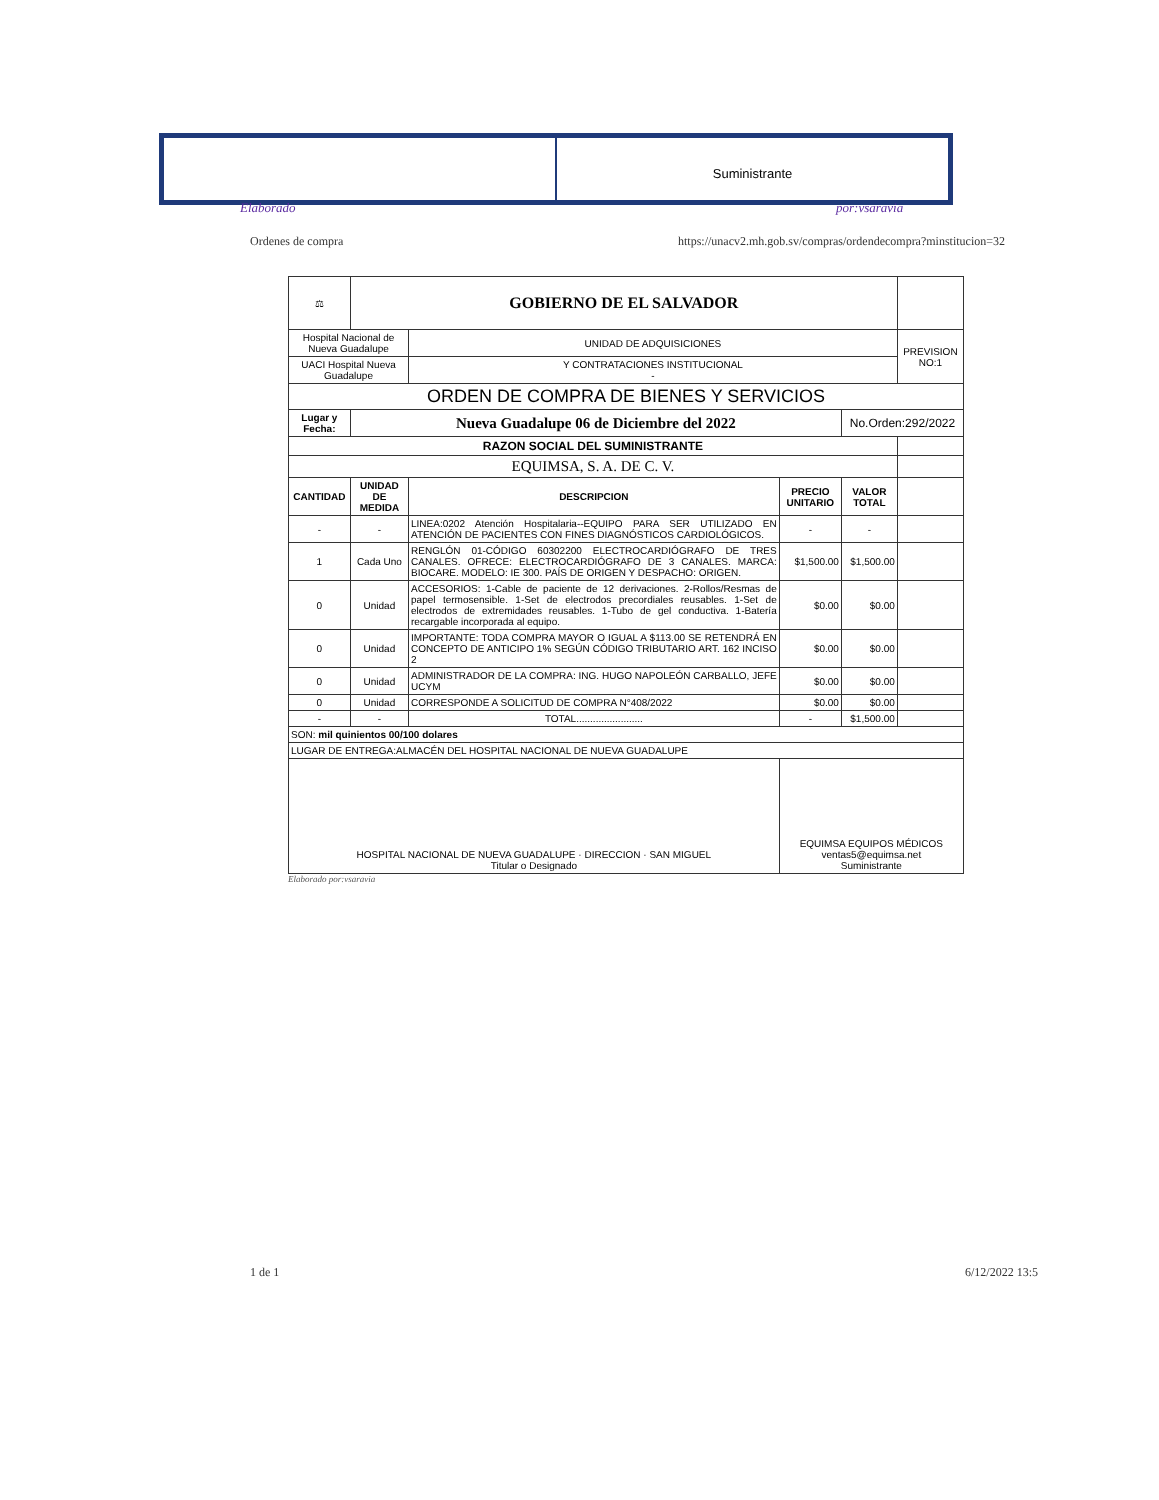Suministrante
Elaborado por:vsaravia
Ordenes de compra
https://unacv2.mh.gob.sv/compras/ordendecompra?minstitucion=32
| ⚖ | GOBIERNO DE EL SALVADOR | | | | |
| Hospital Nacional de Nueva Guadalupe | | UNIDAD DE ADQUISICIONES | | | PREVISION NO:1 |
| UACI Hospital Nueva Guadalupe | | Y CONTRATACIONES INSTITUCIONAL - | | | |
| ORDEN DE COMPRA DE BIENES Y SERVICIOS | | | | | |
| Lugar y Fecha: | Nueva Guadalupe 06 de Diciembre del 2022 | | | No.Orden:292/2022 | |
| RAZON SOCIAL DEL SUMINISTRANTE | | | | | |
| EQUIMSA, S. A. DE C. V. | | | | | |
| CANTIDAD | UNIDAD DE MEDIDA | DESCRIPCION | PRECIO UNITARIO | VALOR TOTAL | |
| - | - | LINEA:0202 Atención Hospitalaria--EQUIPO PARA SER UTILIZADO EN ATENCIÓN DE PACIENTES CON FINES DIAGNÓSTICOS CARDIOLÓGICOS. | - | - | |
| 1 | Cada Uno | RENGLÓN 01-CÓDIGO 60302200 ELECTROCARDIÓGRAFO DE TRES CANALES. OFRECE: ELECTROCARDIÓGRAFO DE 3 CANALES. MARCA: BIOCARE. MODELO: IE 300. PAÍS DE ORIGEN Y DESPACHO: ORIGEN. | $1,500.00 | $1,500.00 | |
| 0 | Unidad | ACCESORIOS: 1-Cable de paciente de 12 derivaciones. 2-Rollos/Resmas de papel termosensible. 1-Set de electrodos precordiales reusables. 1-Set de electrodos de extremidades reusables. 1-Tubo de gel conductiva. 1-Batería recargable incorporada al equipo. | $0.00 | $0.00 | |
| 0 | Unidad | IMPORTANTE: TODA COMPRA MAYOR O IGUAL A $113.00 SE RETENDRÁ EN CONCEPTO DE ANTICIPO 1% SEGÚN CÓDIGO TRIBUTARIO ART. 162 INCISO 2 | $0.00 | $0.00 | |
| 0 | Unidad | ADMINISTRADOR DE LA COMPRA: ING. HUGO NAPOLEÓN CARBALLO, JEFE UCYM | $0.00 | $0.00 | |
| 0 | Unidad | CORRESPONDE A SOLICITUD DE COMPRA N°408/2022 | $0.00 | $0.00 | |
| - | - | TOTAL........................ | - | $1,500.00 | |
| SON: mil quinientos 00/100 dolares | | | | | |
| LUGAR DE ENTREGA:ALMACÉN DEL HOSPITAL NACIONAL DE NUEVA GUADALUPE | | | | | |
| HOSPITAL NACIONAL DE NUEVA GUADALUPE · DIRECCION · SAN MIGUEL Titular o Designado | | | EQUIMSA EQUIPOS MÉDICOS ventas5@equimsa.net Suministrante | | |
Elaborado por:vsaravia
1 de 1 6/12/2022 13:5